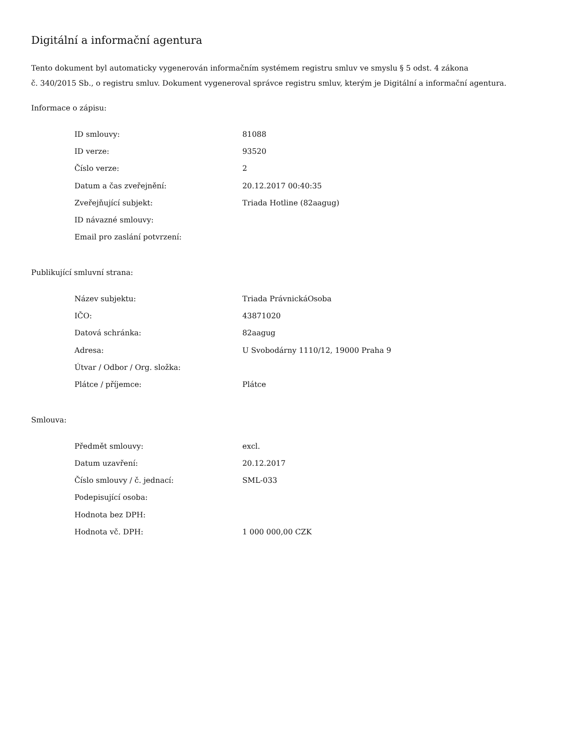Digitální a informační agentura
Tento dokument byl automaticky vygenerován informačním systémem registru smluv ve smyslu § 5 odst. 4 zákona
č. 340/2015 Sb., o registru smluv. Dokument vygeneroval správce registru smluv, kterým je Digitální a informační agentura.
Informace o zápisu:
| ID smlouvy: | 81088 |
| ID verze: | 93520 |
| Číslo verze: | 2 |
| Datum a čas zveřejnění: | 20.12.2017 00:40:35 |
| Zveřejňující subjekt: | Triada Hotline (82aagug) |
| ID návazné smlouvy: | |
| Email pro zaslání potvrzení: | |
Publikující smluvní strana:
| Název subjektu: | Triada PrávnickáOsoba |
| IČO: | 43871020 |
| Datová schránka: | 82aagug |
| Adresa: | U Svobodárny 1110/12, 19000 Praha 9 |
| Útvar / Odbor / Org. složka: | |
| Plátce / příjemce: | Plátce |
Smlouva:
| Předmět smlouvy: | excl. |
| Datum uzavření: | 20.12.2017 |
| Číslo smlouvy / č. jednací: | SML-033 |
| Podepisující osoba: | |
| Hodnota bez DPH: | |
| Hodnota vč. DPH: | 1 000 000,00 CZK |